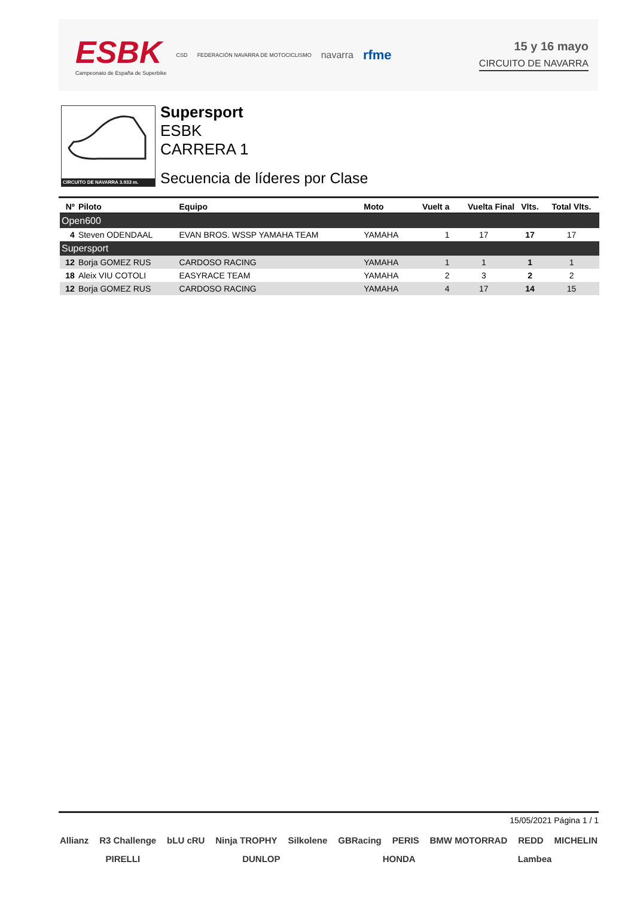ESBK
Campeonato de España de Superbike
CSD FEDERACIÓN NAVARRA DE MOTOCICLISMO navarra rfme
15 y 16 mayo
CIRCUITO DE NAVARRA
CIRCUITO DE NAVARRA 3.933 m.
Supersport
ESBK
CARRERA 1
Secuencia de líderes por Clase
| Nº | Piloto | Equipo | Moto | Vuelt a | Vuelta Final | Vlts. | Total Vlts. |
| --- | --- | --- | --- | --- | --- | --- | --- |
| Open600 | | | | | | | |
| 4 | Steven ODENDAAL | EVAN BROS. WSSP YAMAHA TEAM | YAMAHA | 1 | 17 | 17 | 17 |
| Supersport | | | | | | | |
| 12 | Borja GOMEZ RUS | CARDOSO RACING | YAMAHA | 1 | 1 | 1 | 1 |
| 18 | Aleix VIU COTOLI | EASYRACE TEAM | YAMAHA | 2 | 3 | 2 | 2 |
| 12 | Borja GOMEZ RUS | CARDOSO RACING | YAMAHA | 4 | 17 | 14 | 15 |
15/05/2021 Página 1 / 1
Allianz R3 Challenge bLU cRU Ninja TROPHY Silkolene GBRacing PERIS BMW MOTORRAD REDD MICHELIN PIRELLI DUNLOP HONDA Lambea